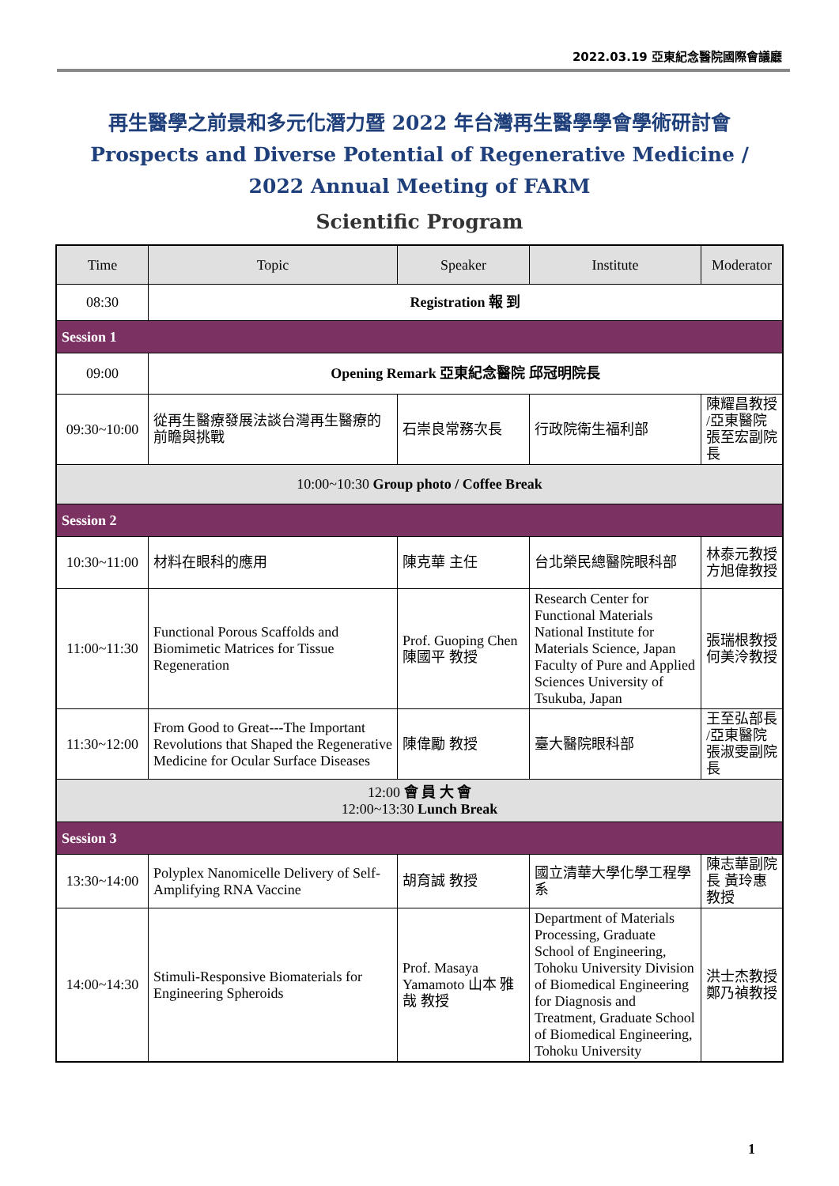2022.03.19 亞東紀念醫院國際會議廳
再生醫學之前景和多元化潛力暨 2022 年台灣再生醫學學會學術研討會
Prospects and Diverse Potential of Regenerative Medicine /
2022 Annual Meeting of FARM
Scientific Program
| Time | Topic | Speaker | Institute | Moderator |
| --- | --- | --- | --- | --- |
| 08:30 | Registration 報 到 | | | |
| Session 1 | | | | |
| 09:00 | Opening Remark 亞東紀念醫院 邱冠明院長 | | | |
| 09:30~10:00 | 從再生醫療發展法談台灣再生醫療的前瞻與挑戰 | 石崇良常務次長 | 行政院衛生福利部 | 陳耀昌教授 /亞東醫院 張至宏副院長 |
| 10:00~10:30 Group photo / Coffee Break | | | | |
| Session 2 | | | | |
| 10:30~11:00 | 材料在眼科的應用 | 陳克華 主任 | 台北榮民總醫院眼科部 | 林泰元教授 方旭偉教授 |
| 11:00~11:30 | Functional Porous Scaffolds and Biomimetic Matrices for Tissue Regeneration | Prof. Guoping Chen 陳國平 教授 | Research Center for Functional Materials National Institute for Materials Science, Japan Faculty of Pure and Applied Sciences University of Tsukuba, Japan | 張瑞根教授 何美泠教授 |
| 11:30~12:00 | From Good to Great---The Important Revolutions that Shaped the Regenerative Medicine for Ocular Surface Diseases | 陳偉勵 教授 | 臺大醫院眼科部 | 王至弘部長 /亞東醫院 張淑雯副院長 |
| 12:00 會 員 大 會 12:00~13:30 Lunch Break | | | | |
| Session 3 | | | | |
| 13:30~14:00 | Polyplex Nanomicelle Delivery of Self-Amplifying RNA Vaccine | 胡育誠 教授 | 國立清華大學化學工程學系 | 陳志華副院長 黃玲惠教授 |
| 14:00~14:30 | Stimuli-Responsive Biomaterials for Engineering Spheroids | Prof. Masaya Yamamoto 山本 雅哉 教授 | Department of Materials Processing, Graduate School of Engineering, Tohoku University Division of Biomedical Engineering for Diagnosis and Treatment, Graduate School of Biomedical Engineering, Tohoku University | 洪士杰教授 鄭乃禎教授 |
1